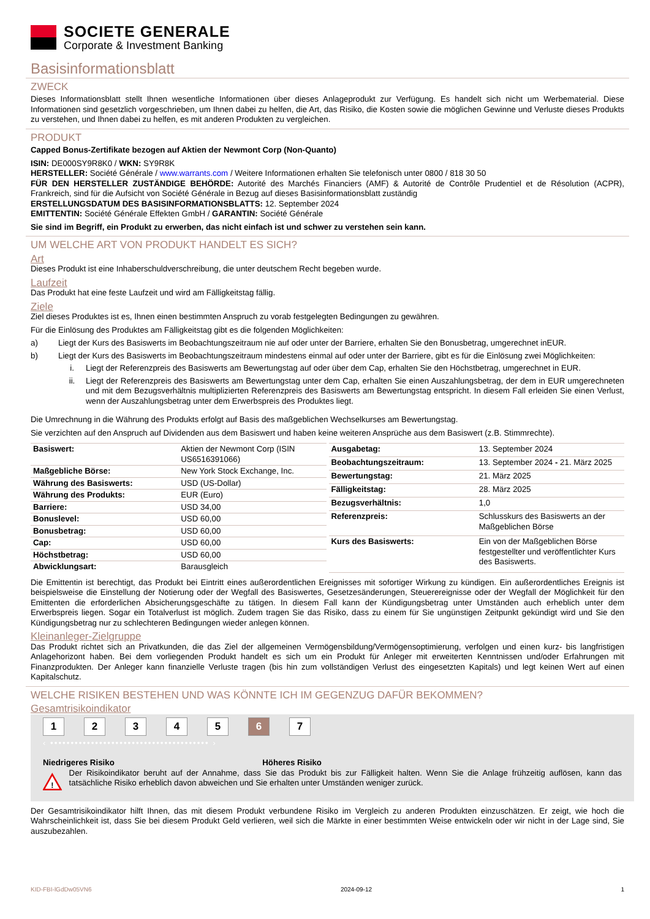SOCIETE GENERALE
Corporate & Investment Banking
Basisinformationsblatt
ZWECK
Dieses Informationsblatt stellt Ihnen wesentliche Informationen über dieses Anlageprodukt zur Verfügung. Es handelt sich nicht um Werbematerial. Diese Informationen sind gesetzlich vorgeschrieben, um Ihnen dabei zu helfen, die Art, das Risiko, die Kosten sowie die möglichen Gewinne und Verluste dieses Produkts zu verstehen, und Ihnen dabei zu helfen, es mit anderen Produkten zu vergleichen.
PRODUKT
Capped Bonus-Zertifikate bezogen auf Aktien der Newmont Corp (Non-Quanto)
ISIN: DE000SY9R8K0 / WKN: SY9R8K
HERSTELLER: Société Générale / www.warrants.com / Weitere Informationen erhalten Sie telefonisch unter 0800 / 818 30 50
FÜR DEN HERSTELLER ZUSTÄNDIGE BEHÖRDE: Autorité des Marchés Financiers (AMF) & Autorité de Contrôle Prudentiel et de Résolution (ACPR), Frankreich, sind für die Aufsicht von Société Générale in Bezug auf dieses Basisinformationsblatt zuständig
ERSTELLUNGSDATUM DES BASISINFORMATIONSBLATTS: 12. September 2024
EMITTENTIN: Société Générale Effekten GmbH / GARANTIN: Société Générale
Sie sind im Begriff, ein Produkt zu erwerben, das nicht einfach ist und schwer zu verstehen sein kann.
UM WELCHE ART VON PRODUKT HANDELT ES SICH?
Art
Dieses Produkt ist eine Inhaberschuldverschreibung, die unter deutschem Recht begeben wurde.
Laufzeit
Das Produkt hat eine feste Laufzeit und wird am Fälligkeitstag fällig.
Ziele
Ziel dieses Produktes ist es, Ihnen einen bestimmten Anspruch zu vorab festgelegten Bedingungen zu gewähren.
Für die Einlösung des Produktes am Fälligkeitstag gibt es die folgenden Möglichkeiten:
a) Liegt der Kurs des Basiswerts im Beobachtungszeitraum nie auf oder unter der Barriere, erhalten Sie den Bonusbetrag, umgerechnet inEUR.
b) Liegt der Kurs des Basiswerts im Beobachtungszeitraum mindestens einmal auf oder unter der Barriere, gibt es für die Einlösung zwei Möglichkeiten:
i. Liegt der Referenzpreis des Basiswerts am Bewertungstag auf oder über dem Cap, erhalten Sie den Höchstbetrag, umgerechnet in EUR.
ii. Liegt der Referenzpreis des Basiswerts am Bewertungstag unter dem Cap, erhalten Sie einen Auszahlungsbetrag, der dem in EUR umgerechneten und mit dem Bezugsverhältnis multiplizierten Referenzpreis des Basiswerts am Bewertungstag entspricht. In diesem Fall erleiden Sie einen Verlust, wenn der Auszahlungsbetrag unter dem Erwerbspreis des Produktes liegt.
Die Umrechnung in die Währung des Produkts erfolgt auf Basis des maßgeblichen Wechselkurses am Bewertungstag.
Sie verzichten auf den Anspruch auf Dividenden aus dem Basiswert und haben keine weiteren Ansprüche aus dem Basiswert (z.B. Stimmrechte).
| Basiswert: | Aktien der Newmont Corp (ISIN US6516391066) |
| Maßgebliche Börse: | New York Stock Exchange, Inc. |
| Währung des Basiswerts: | USD (US-Dollar) |
| Währung des Produkts: | EUR (Euro) |
| Barriere: | USD 34,00 |
| Bonuslevel: | USD 60,00 |
| Bonusbetrag: | USD 60,00 |
| Cap: | USD 60,00 |
| Höchstbetrag: | USD 60,00 |
| Abwicklungsart: | Barausgleich |
| Ausgabetag: | 13. September 2024 |
| Beobachtungszeitraum: | 13. September 2024 - 21. März 2025 |
| Bewertungstag: | 21. März 2025 |
| Fälligkeitstag: | 28. März 2025 |
| Bezugsverhältnis: | 1,0 |
| Referenzpreis: | Schlusskurs des Basiswerts an der Maßgeblichen Börse |
| Kurs des Basiswerts: | Ein von der Maßgeblichen Börse festgestellter und veröffentlichter Kurs des Basiswerts. |
Die Emittentin ist berechtigt, das Produkt bei Eintritt eines außerordentlichen Ereignisses mit sofortiger Wirkung zu kündigen. Ein außerordentliches Ereignis ist beispielsweise die Einstellung der Notierung oder der Wegfall des Basiswertes, Gesetzesänderungen, Steuerereignisse oder der Wegfall der Möglichkeit für den Emittenten die erforderlichen Absicherungsgeschäfte zu tätigen. In diesem Fall kann der Kündigungsbetrag unter Umständen auch erheblich unter dem Erwerbspreis liegen. Sogar ein Totalverlust ist möglich. Zudem tragen Sie das Risiko, dass zu einem für Sie ungünstigen Zeitpunkt gekündigt wird und Sie den Kündigungsbetrag nur zu schlechteren Bedingungen wieder anlegen können.
Kleinanleger-Zielgruppe
Das Produkt richtet sich an Privatkunden, die das Ziel der allgemeinen Vermögensbildung/Vermögensoptimierung, verfolgen und einen kurz- bis langfristigen Anlagehorizont haben. Bei dem vorliegenden Produkt handelt es sich um ein Produkt für Anleger mit erweiterten Kenntnissen und/oder Erfahrungen mit Finanzprodukten. Der Anleger kann finanzielle Verluste tragen (bis hin zum vollständigen Verlust des eingesetzten Kapitals) und legt keinen Wert auf einen Kapitalschutz.
WELCHE RISIKEN BESTEHEN UND WAS KÖNNTE ICH IM GEGENZUG DAFÜR BEKOMMEN?
Gesamtrisikoindikator
12345 6 7
‹ ••••••••••••••••••••••••••••••••••••••• ›
Niedrigeres Risiko Höheres Risiko
!
Der Risikoindikator beruht auf der Annahme, dass Sie das Produkt bis zur Fälligkeit halten. Wenn Sie die Anlage frühzeitig auflösen, kann das tatsächliche Risiko erheblich davon abweichen und Sie erhalten unter Umständen weniger zurück.
Der Gesamtrisikoindikator hilft Ihnen, das mit diesem Produkt verbundene Risiko im Vergleich zu anderen Produkten einzuschätzen. Er zeigt, wie hoch die Wahrscheinlichkeit ist, dass Sie bei diesem Produkt Geld verlieren, weil sich die Märkte in einer bestimmten Weise entwickeln oder wir nicht in der Lage sind, Sie auszubezahlen.
KID-FBI-lGdDw05VN6 2024-09-12 1